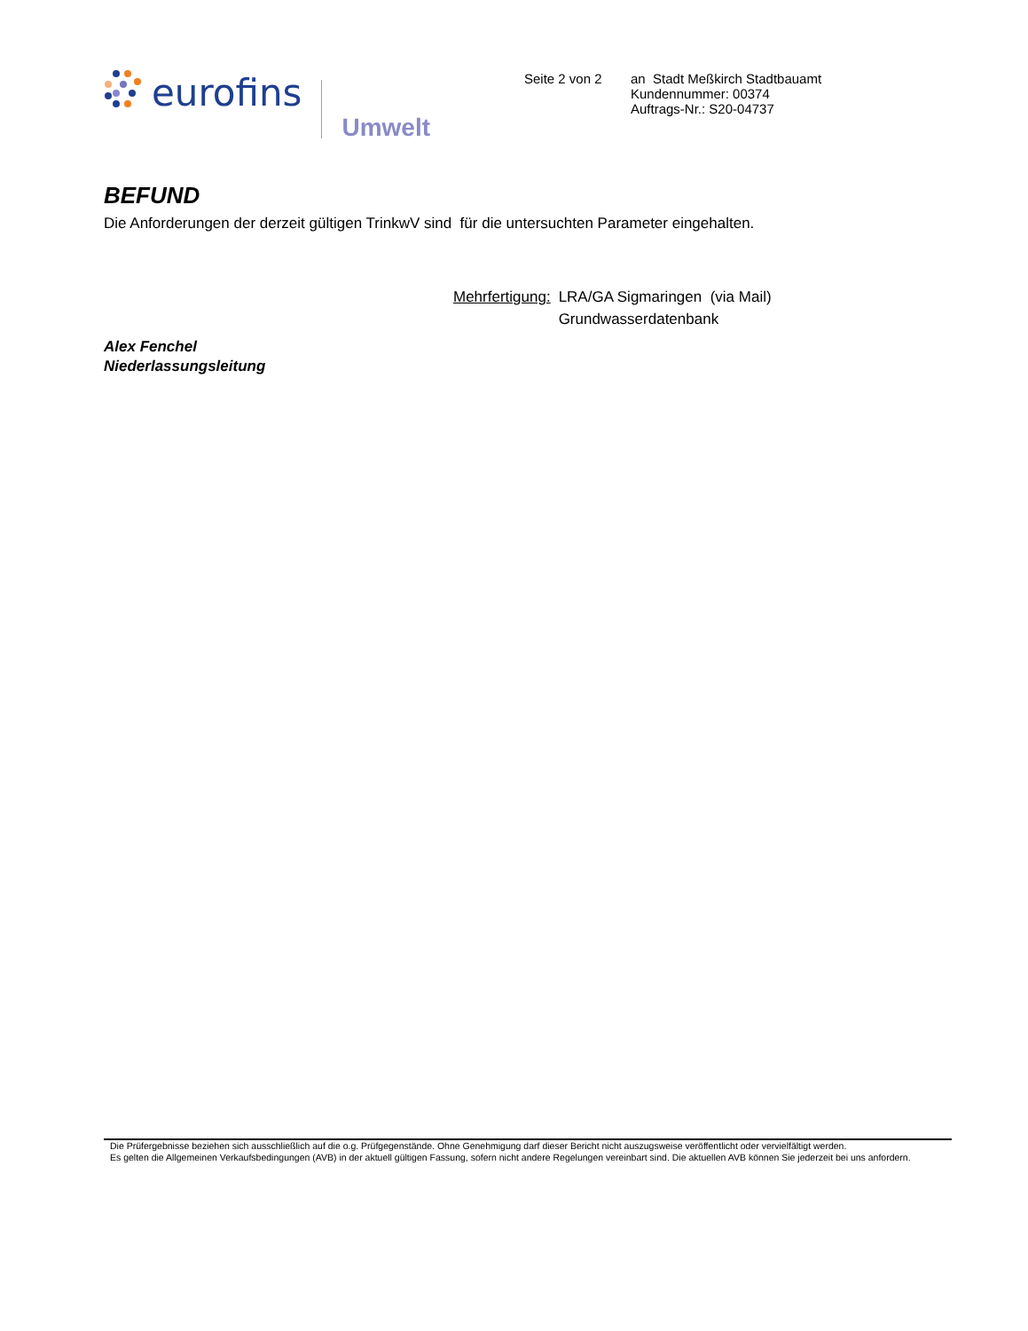eurofins Umwelt
Seite 2 von 2
an Stadt Meßkirch Stadtbauamt
Kundennummer: 00374
Auftrags-Nr.: S20-04737
BEFUND
Die Anforderungen der derzeit gültigen TrinkwV sind für die untersuchten Parameter eingehalten.
Mehrfertigung: LRA/GA Sigmaringen (via Mail)
Grundwasserdatenbank
Alex Fenchel
Niederlassungsleitung
Die Prüfergebnisse beziehen sich ausschließlich auf die o.g. Prüfgegenstände. Ohne Genehmigung darf dieser Bericht nicht auszugsweise veröffentlicht oder vervielfältigt werden.
Es gelten die Allgemeinen Verkaufsbedingungen (AVB) in der aktuell gültigen Fassung, sofern nicht andere Regelungen vereinbart sind. Die aktuellen AVB können Sie jederzeit bei uns anfordern.